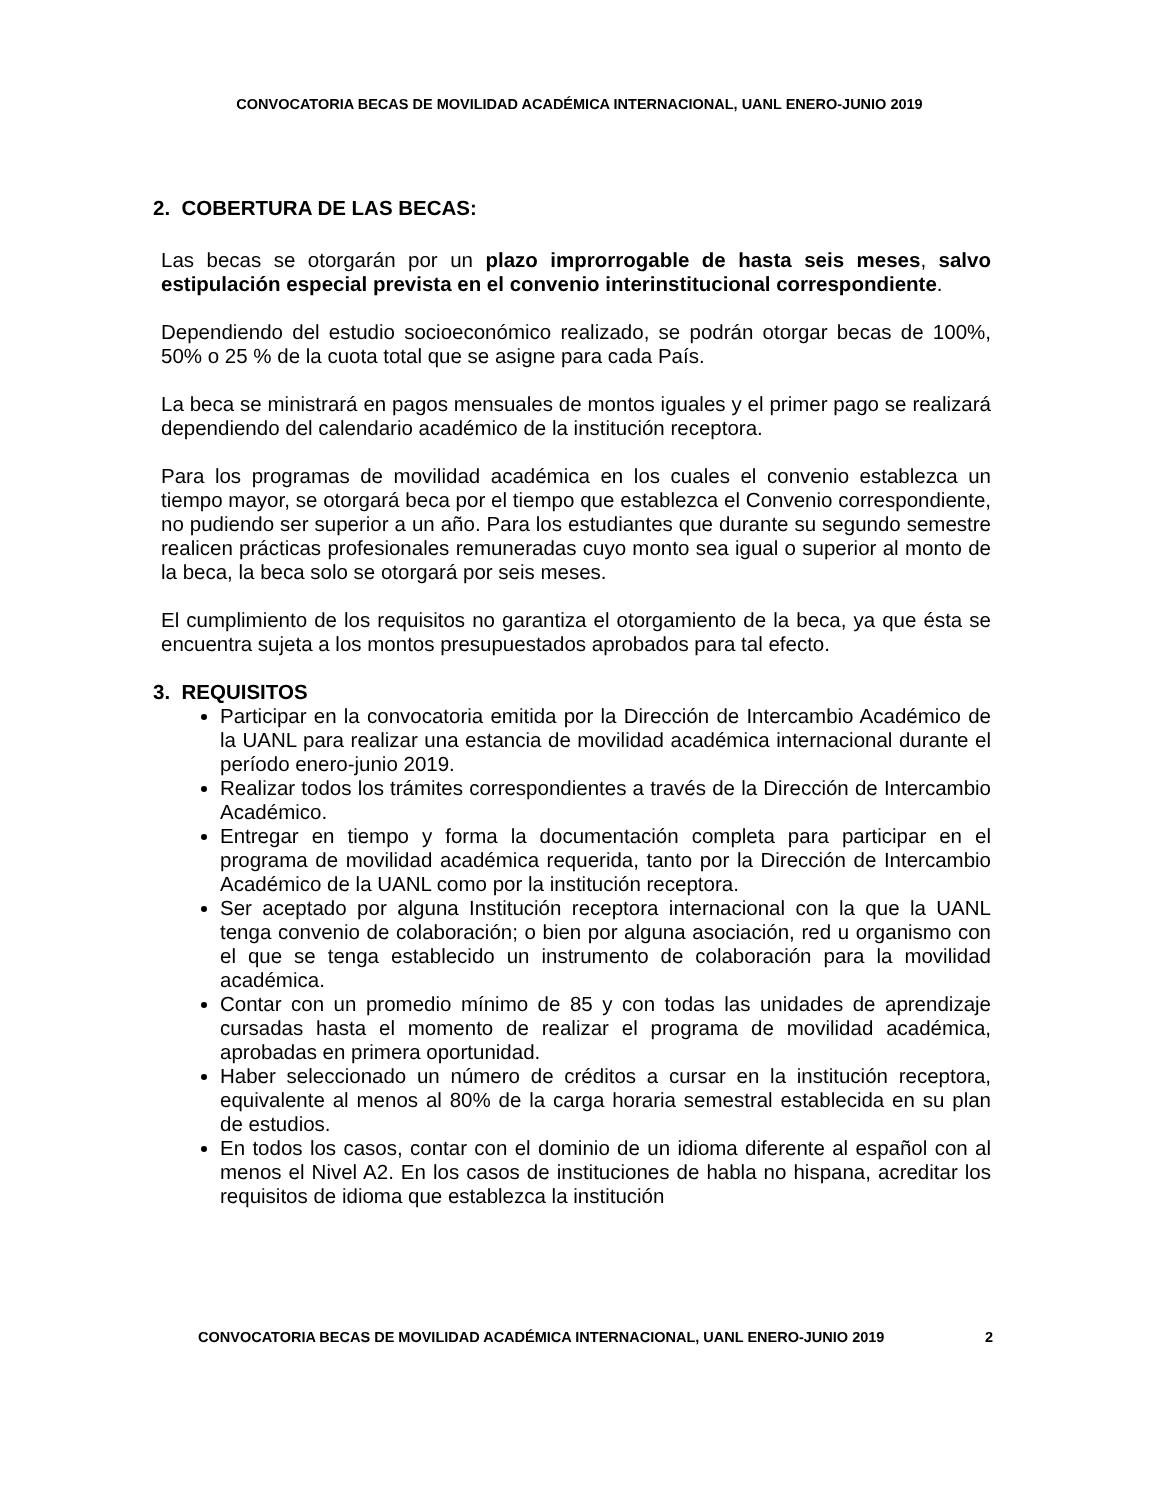CONVOCATORIA BECAS DE MOVILIDAD ACADÉMICA INTERNACIONAL, UANL ENERO-JUNIO 2019
2. COBERTURA DE LAS BECAS:
Las becas se otorgarán por un plazo improrrogable de hasta seis meses, salvo estipulación especial prevista en el convenio interinstitucional correspondiente.
Dependiendo del estudio socioeconómico realizado, se podrán otorgar becas de 100%, 50% o 25 % de la cuota total que se asigne para cada País.
La beca se ministrará en pagos mensuales de montos iguales y el primer pago se realizará dependiendo del calendario académico de la institución receptora.
Para los programas de movilidad académica en los cuales el convenio establezca un tiempo mayor, se otorgará beca por el tiempo que establezca el Convenio correspondiente, no pudiendo ser superior a un año. Para los estudiantes que durante su segundo semestre realicen prácticas profesionales remuneradas cuyo monto sea igual o superior al monto de la beca, la beca solo se otorgará por seis meses.
El cumplimiento de los requisitos no garantiza el otorgamiento de la beca, ya que ésta se encuentra sujeta a los montos presupuestados aprobados para tal efecto.
3. REQUISITOS
Participar en la convocatoria emitida por la Dirección de Intercambio Académico de la UANL para realizar una estancia de movilidad académica internacional durante el período enero-junio 2019.
Realizar todos los trámites correspondientes a través de la Dirección de Intercambio Académico.
Entregar en tiempo y forma la documentación completa para participar en el programa de movilidad académica requerida, tanto por la Dirección de Intercambio Académico de la UANL como por la institución receptora.
Ser aceptado por alguna Institución receptora internacional con la que la UANL tenga convenio de colaboración; o bien por alguna asociación, red u organismo con el que se tenga establecido un instrumento de colaboración para la movilidad académica.
Contar con un promedio mínimo de 85 y con todas las unidades de aprendizaje cursadas hasta el momento de realizar el programa de movilidad académica, aprobadas en primera oportunidad.
Haber seleccionado un número de créditos a cursar en la institución receptora, equivalente al menos al 80% de la carga horaria semestral establecida en su plan de estudios.
En todos los casos, contar con el dominio de un idioma diferente al español con al menos el Nivel A2. En los casos de instituciones de habla no hispana, acreditar los requisitos de idioma que establezca la institución
CONVOCATORIA BECAS DE MOVILIDAD ACADÉMICA INTERNACIONAL, UANL ENERO-JUNIO 2019 2